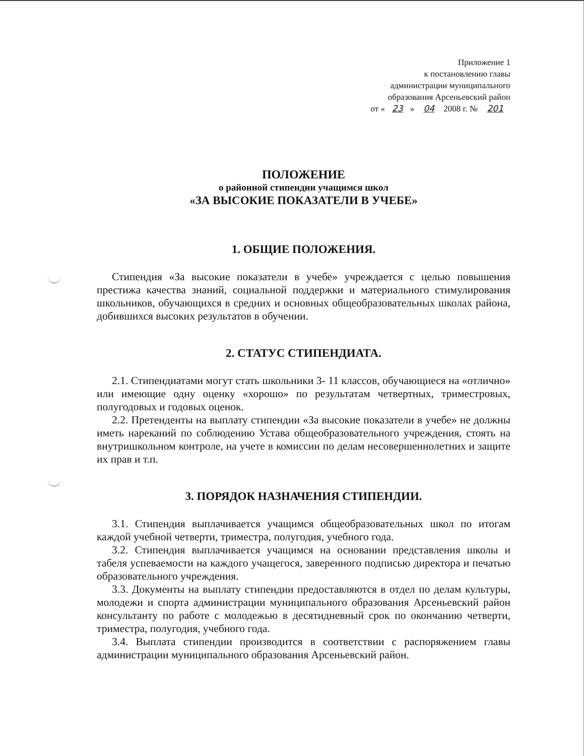Приложение 1
к постановлению главы
администрации муниципального
образования Арсеньевский район
от « 23 » 04 2008 г. № 201
ПОЛОЖЕНИЕ
о районной стипендии учащимся школ
«ЗА ВЫСОКИЕ ПОКАЗАТЕЛИ В УЧЕБЕ»
1. ОБЩИЕ ПОЛОЖЕНИЯ.
Стипендия «За высокие показатели в учебе» учреждается с целью повышения престижа качества знаний, социальной поддержки и материального стимулирования школьников, обучающихся в средних и основных общеобразовательных школах района, добившихся высоких результатов в обучении.
2. СТАТУС СТИПЕНДИАТА.
2.1. Стипендиатами могут стать школьники 3- 11 классов, обучающиеся на «отлично» или имеющие одну оценку «хорошо» по результатам четвертных, триместровых, полугодовых и годовых оценок.
2.2. Претенденты на выплату стипендии «За высокие показатели в учебе» не должны иметь нареканий по соблюдению Устава общеобразовательного учреждения, стоять на внутришкольном контроле, на учете в комиссии по делам несовершеннолетних и защите их прав и т.п.
3. ПОРЯДОК НАЗНАЧЕНИЯ СТИПЕНДИИ.
3.1. Стипендия выплачивается учащимся общеобразовательных школ по итогам каждой учебной четверти, триместра, полугодия, учебного года.
3.2. Стипендия выплачивается учащимся на основании представления школы и табеля успеваемости на каждого учащегося, заверенного подписью директора и печатью образовательного учреждения.
3.3. Документы на выплату стипендии предоставляются в отдел по делам культуры, молодежи и спорта администрации муниципального образования Арсеньевский район консультанту по работе с молодежью в десятидневный срок по окончанию четверти, триместра, полугодия, учебного года.
3.4. Выплата стипендии производится в соответствии с распоряжением главы администрации муниципального образования Арсеньевский район.